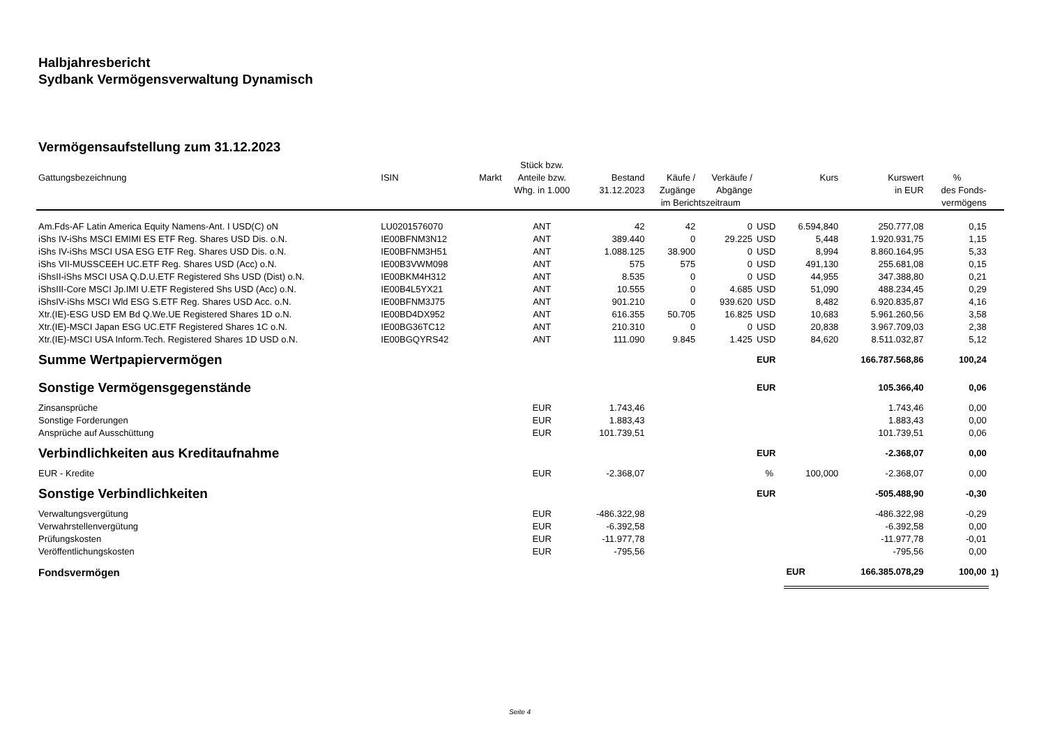Halbjahresbericht
Sydbank Vermögensverwaltung Dynamisch
Vermögensaufstellung zum 31.12.2023
| | | | Stück bzw. | | | | | | | | |
| --- | --- | --- | --- | --- | --- | --- | --- | --- | --- | --- | --- |
| Gattungsbezeichnung | ISIN | Markt | Anteile bzw. | Bestand | Käufe / | Verkäufe / | | Kurs | Kurswert | % | |
| | | | Whg. in 1.000 | 31.12.2023 | Zugänge | Abgänge | | | in EUR | des Fonds- | |
| | | | | | im Berichtszeitraum | | | | | vermögens | |
| Am.Fds-AF Latin America Equity Namens-Ant. I USD(C) oN | LU0201576070 | | ANT | 42 | 42 | 0 | USD | 6.594,840 | 250.777,08 | 0,15 | |
| iShs IV-iShs MSCI EMIMI ES ETF Reg. Shares USD Dis. o.N. | IE00BFNM3N12 | | ANT | 389.440 | 0 | 29.225 | USD | 5,448 | 1.920.931,75 | 1,15 | |
| iShs IV-iShs MSCI USA ESG ETF Reg. Shares USD Dis. o.N. | IE00BFNM3H51 | | ANT | 1.088.125 | 38.900 | 0 | USD | 8,994 | 8.860.164,95 | 5,33 | |
| iShs VII-MUSSCEEH UC.ETF Reg. Shares USD (Acc) o.N. | IE00B3VWM098 | | ANT | 575 | 575 | 0 | USD | 491,130 | 255.681,08 | 0,15 | |
| iShsII-iShs MSCI USA Q.D.U.ETF Registered Shs USD (Dist) o.N. | IE00BKM4H312 | | ANT | 8.535 | 0 | 0 | USD | 44,955 | 347.388,80 | 0,21 | |
| iShsIII-Core MSCI Jp.IMI U.ETF Registered Shs USD (Acc) o.N. | IE00B4L5YX21 | | ANT | 10.555 | 0 | 4.685 | USD | 51,090 | 488.234,45 | 0,29 | |
| iShsIV-iShs MSCI Wld ESG S.ETF Reg. Shares USD Acc. o.N. | IE00BFNM3J75 | | ANT | 901.210 | 0 | 939.620 | USD | 8,482 | 6.920.835,87 | 4,16 | |
| Xtr.(IE)-ESG USD EM Bd Q.We.UE Registered Shares 1D o.N. | IE00BD4DX952 | | ANT | 616.355 | 50.705 | 16.825 | USD | 10,683 | 5.961.260,56 | 3,58 | |
| Xtr.(IE)-MSCI Japan ESG UC.ETF Registered Shares 1C o.N. | IE00BG36TC12 | | ANT | 210.310 | 0 | 0 | USD | 20,838 | 3.967.709,03 | 2,38 | |
| Xtr.(IE)-MSCI USA Inform.Tech. Registered Shares 1D USD o.N. | IE00BGQYRS42 | | ANT | 111.090 | 9.845 | 1.425 | USD | 84,620 | 8.511.032,87 | 5,12 | |
| Summe Wertpapiervermögen | | | | | | | EUR | | 166.787.568,86 | 100,24 | |
| Sonstige Vermögensgegenstände | | | | | | | EUR | | 105.366,40 | 0,06 | |
| Zinsansprüche | | | EUR | 1.743,46 | | | | | 1.743,46 | 0,00 | |
| Sonstige Forderungen | | | EUR | 1.883,43 | | | | | 1.883,43 | 0,00 | |
| Ansprüche auf Ausschüttung | | | EUR | 101.739,51 | | | | | 101.739,51 | 0,06 | |
| Verbindlichkeiten aus Kreditaufnahme | | | | | | | EUR | | -2.368,07 | 0,00 | |
| EUR - Kredite | | | EUR | -2.368,07 | | | % | 100,000 | -2.368,07 | 0,00 | |
| Sonstige Verbindlichkeiten | | | | | | | EUR | | -505.488,90 | -0,30 | |
| Verwaltungsvergütung | | | EUR | -486.322,98 | | | | | -486.322,98 | -0,29 | |
| Verwahrstellenvergütung | | | EUR | -6.392,58 | | | | | -6.392,58 | 0,00 | |
| Prüfungskosten | | | EUR | -11.977,78 | | | | | -11.977,78 | -0,01 | |
| Veröffentlichungskosten | | | EUR | -795,56 | | | | | -795,56 | 0,00 | |
| Fondsvermögen | | | | | | | | EUR | 166.385.078,29 | 100,00 | 1) |
Seite 4